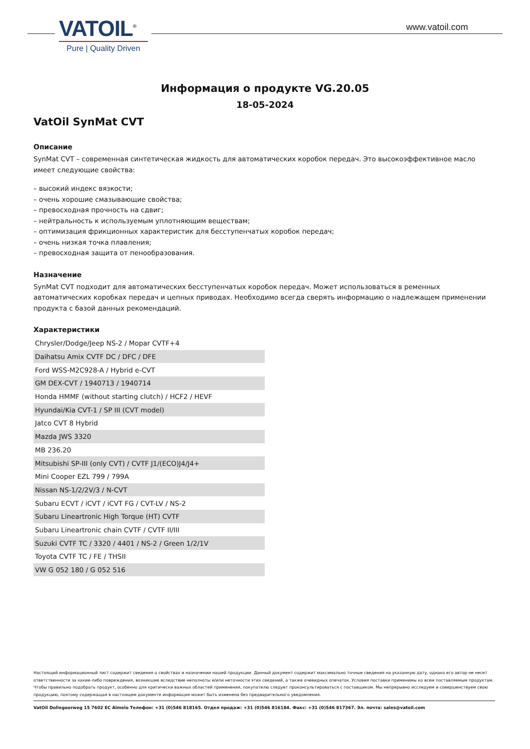VATOIL<sup>®</sup>
Pure | Quality Driven
www.vatoil.com
Информация о продукте VG.20.05
18-05-2024
VatOil SynMat CVT
Описание
SynMat CVT – современная синтетическая жидкость для автоматических коробок передач. Это высокоэффективное масло имеет следующие свойства:
– высокий индекс вязкости;
– очень хорошие смазывающие свойства;
– превосходная прочность на сдвиг;
– нейтральность к используемым уплотняющим веществам;
– оптимизация фрикционных характеристик для бесступенчатых коробок передач;
– очень низкая точка плавления;
– превосходная защита от пенообразования.
Назначение
SynMat CVT подходит для автоматических бесступенчатых коробок передач. Может использоваться в ременных автоматических коробках передач и цепных приводах. Необходимо всегда сверять информацию о надлежащем применении продукта с базой данных рекомендаций.
Характеристики
| Chrysler/Dodge/Jeep NS-2 / Mopar CVTF+4 |
| Daihatsu Amix CVTF DC / DFC / DFE |
| Ford WSS-M2C928-A / Hybrid e-CVT |
| GM DEX-CVT / 1940713 / 1940714 |
| Honda HMMF (without starting clutch) / HCF2 / HEVF |
| Hyundai/Kia CVT-1 / SP III (CVT model) |
| Jatco CVT 8 Hybrid |
| Mazda JWS 3320 |
| MB 236.20 |
| Mitsubishi SP-III (only CVT) / CVTF J1/(ECO)J4/J4+ |
| Mini Cooper EZL 799 / 799A |
| Nissan NS-1/2/2V/3 / N-CVT |
| Subaru ECVT / iCVT / iCVT FG / CVT-LV / NS-2 |
| Subaru Lineartronic High Torque (HT) CVTF |
| Subaru Lineartronic chain CVTF / CVTF II/III |
| Suzuki CVTF TC / 3320 / 4401 / NS-2 / Green 1/2/1V |
| Toyota CVTF TC / FE / THSII |
| VW G 052 180 / G 052 516 |
Настоящий информационный лист содержит сведения о свойствах и назначении нашей продукции. Данный документ содержит максимально точные сведения на указанную дату, однако его автор не несет ответственности за какие-либо повреждения, возникшие вследствие неполноты и/или неточности этих сведений, а также очевидных опечаток. Условия поставки применимы ко всем поставляемым продуктам. Чтобы правильно подобрать продукт, особенно для критически важных областей применения, покупателю следует проконсультироваться с поставщиком. Мы непрерывно исследуем и совершенствуем свою продукцию, поэтому содержащая в настоящем документе информация может быть изменена без предварительного уведомления.
VatOil Dollegoorweg 15 7602 EC Almelo Телефон: +31 (0)546 818165. Отдел продаж: +31 (0)546 816184. Факс: +31 (0)546 817367. Эл. почта: sales@vatoil.com